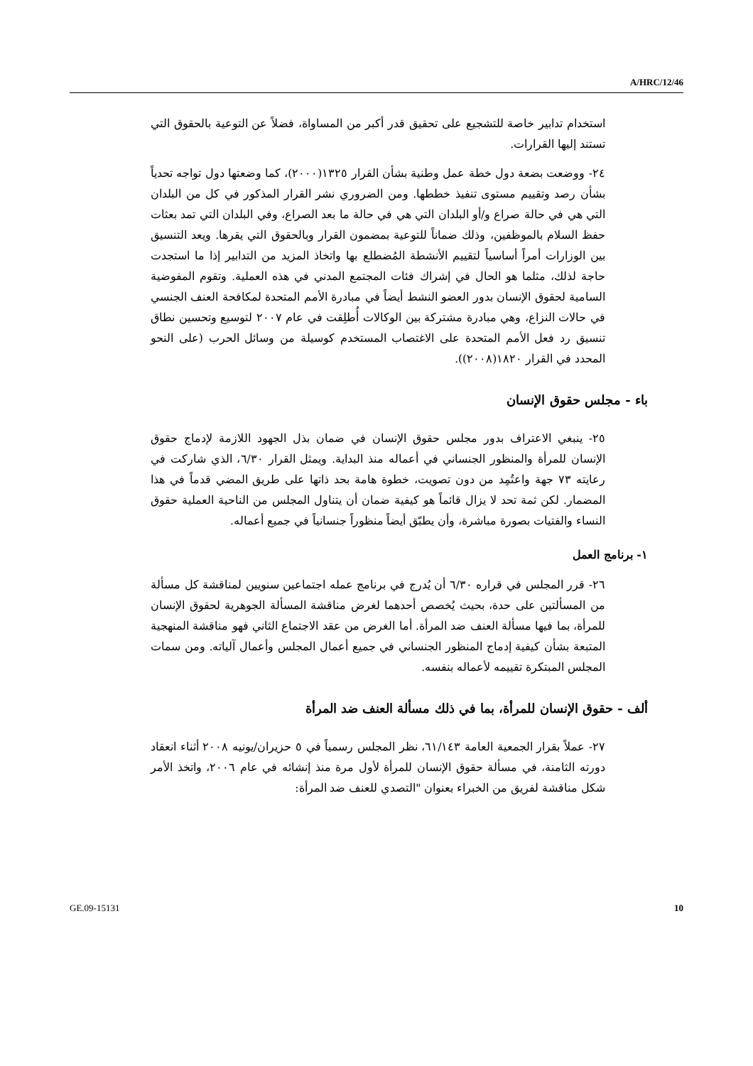A/HRC/12/46
استخدام تدابير خاصة للتشجيع على تحقيق قدر أكبر من المساواة، فضلاً عن التوعية بالحقوق التي تستند إليها القرارات.
٢٤- ووضعت بضعة دول خطة عمل وطنية بشأن القرار ١٣٢٥(٢٠٠٠)، كما وضعتها دول تواجه تحدياً بشأن رصد وتقييم مستوى تنفيذ خططها. ومن الضروري نشر القرار المذكور في كل من البلدان التي هي في حالة صراع و/أو البلدان التي هي في حالة ما بعد الصراع، وفي البلدان التي تمد بعثات حفظ السلام بالموظفين، وذلك ضماناً للتوعية بمضمون القرار وبالحقوق التي يقرها. ويعد التنسيق بين الوزارات أمراً أساسياً لتقييم الأنشطة المُضطلع بها واتخاذ المزيد من التدابير إذا ما استجدت حاجة لذلك، مثلما هو الحال في إشراك فئات المجتمع المدني في هذه العملية. وتقوم المفوضية السامية لحقوق الإنسان بدور العضو النشط أيضاً في مبادرة الأمم المتحدة لمكافحة العنف الجنسي في حالات النزاع، وهي مبادرة مشتركة بين الوكالات أُطلِقت في عام ٢٠٠٧ لتوسيع وتحسين نطاق تنسيق رد فعل الأمم المتحدة على الاغتصاب المستخدم كوسيلة من وسائل الحرب (على النحو المحدد في القرار ١٨٢٠(٢٠٠٨)).
باء - مجلس حقوق الإنسان
٢٥- ينبغي الاعتراف بدور مجلس حقوق الإنسان في ضمان بذل الجهود اللازمة لإدماج حقوق الإنسان للمرأة والمنظور الجنساني في أعماله منذ البداية. ويمثل القرار ٦/٣٠، الذي شاركت في رعايته ٧٣ جهة واعتُمِد من دون تصويت، خطوة هامة بحد ذاتها على طريق المضي قدماً في هذا المضمار. لكن ثمة تحد لا يزال قائماً هو كيفية ضمان أن يتناول المجلس من الناحية العملية حقوق النساء والفتيات بصورة مباشرة، وأن يطبّق أيضاً منظوراً جنسانياً في جميع أعماله.
١- برنامج العمل
٢٦- قرر المجلس في قراره ٦/٣٠ أن يُدرج في برنامج عمله اجتماعين سنويين لمناقشة كل مسألة من المسألتين على حدة، بحيث يُخصص أحدهما لغرض مناقشة المسألة الجوهرية لحقوق الإنسان للمرأة، بما فيها مسألة العنف ضد المرأة. أما الغرض من عقد الاجتماع الثاني فهو مناقشة المنهجية المتبعة بشأن كيفية إدماج المنظور الجنساني في جميع أعمال المجلس وأعمال آلياته. ومن سمات المجلس المبتكرة تقييمه لأعماله بنفسه.
ألف - حقوق الإنسان للمرأة، بما في ذلك مسألة العنف ضد المرأة
٢٧- عملاً بقرار الجمعية العامة ٦١/١٤٣، نظر المجلس رسمياً في ٥ حزيران/يونيه ٢٠٠٨ أثناء انعقاد دورته الثامنة، في مسألة حقوق الإنسان للمرأة لأول مرة منذ إنشائه في عام ٢٠٠٦، واتخذ الأمر شكل مناقشة لفريق من الخبراء بعنوان "التصدي للعنف ضد المرأة:
GE.09-15131 10